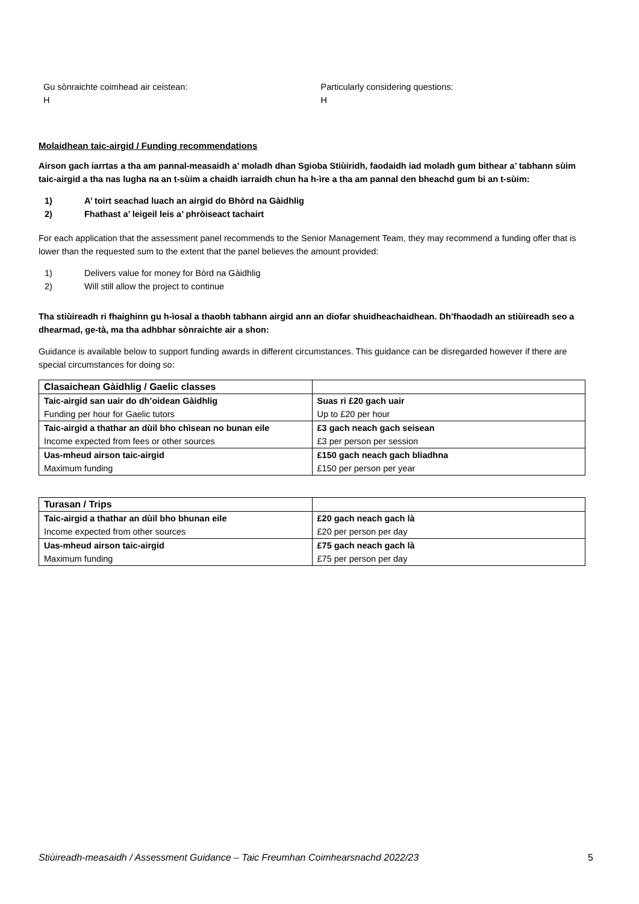Gu sònraichte coimhead air ceistean:
H
Particularly considering questions:
H
Molaidhean taic-airgid / Funding recommendations
Airson gach iarrtas a tha am pannal-measaidh a’ moladh dhan Sgioba Stiùiridh, faodaidh iad moladh gum bithear a’ tabhann sùim taic-airgid a tha nas lugha na an t-sùim a chaidh iarraidh chun ha h-ìre a tha am pannal den bheachd gum bi an t-sùim:
1) A’ toirt seachad luach an airgid do Bhòrd na Gàidhlig
2) Fhathast a’ leigeil leis a’ phròiseact tachairt
For each application that the assessment panel recommends to the Senior Management Team, they may recommend a funding offer that is lower than the requested sum to the extent that the panel believes the amount provided:
1) Delivers value for money for Bòrd na Gàidhlig
2) Will still allow the project to continue
Tha stiùireadh ri fhaighinn gu h-ìosal a thaobh tabhann airgid ann an diofar shuidheachaidhean. Dh’fhaodadh an stiùireadh seo a dhearmad, ge-tà, ma tha adhbhar sònraichte air a shon:
Guidance is available below to support funding awards in different circumstances. This guidance can be disregarded however if there are special circumstances for doing so:
| Clasaichean Gàidhlig / Gaelic classes | |
| Taic-airgid san uair do dh’oidean Gàidhlig | Suas ri £20 gach uair |
| Funding per hour for Gaelic tutors | Up to £20 per hour |
| Taic-airgid a thathar an dùil bho chìsean no bunan eile | £3 gach neach gach seisean |
| Income expected from fees or other sources | £3 per person per session |
| Uas-mheud airson taic-airgid | £150 gach neach gach bliadhna |
| Maximum funding | £150 per person per year |
| Turasan / Trips | |
| Taic-airgid a thathar an dùil bho bhunan eile | £20 gach neach gach là |
| Income expected from other sources | £20 per person per day |
| Uas-mheud airson taic-airgid | £75 gach neach gach là |
| Maximum funding | £75 per person per day |
Stiùireadh-measaidh / Assessment Guidance – Taic Freumhan Coimhearsnachd 2022/23 5